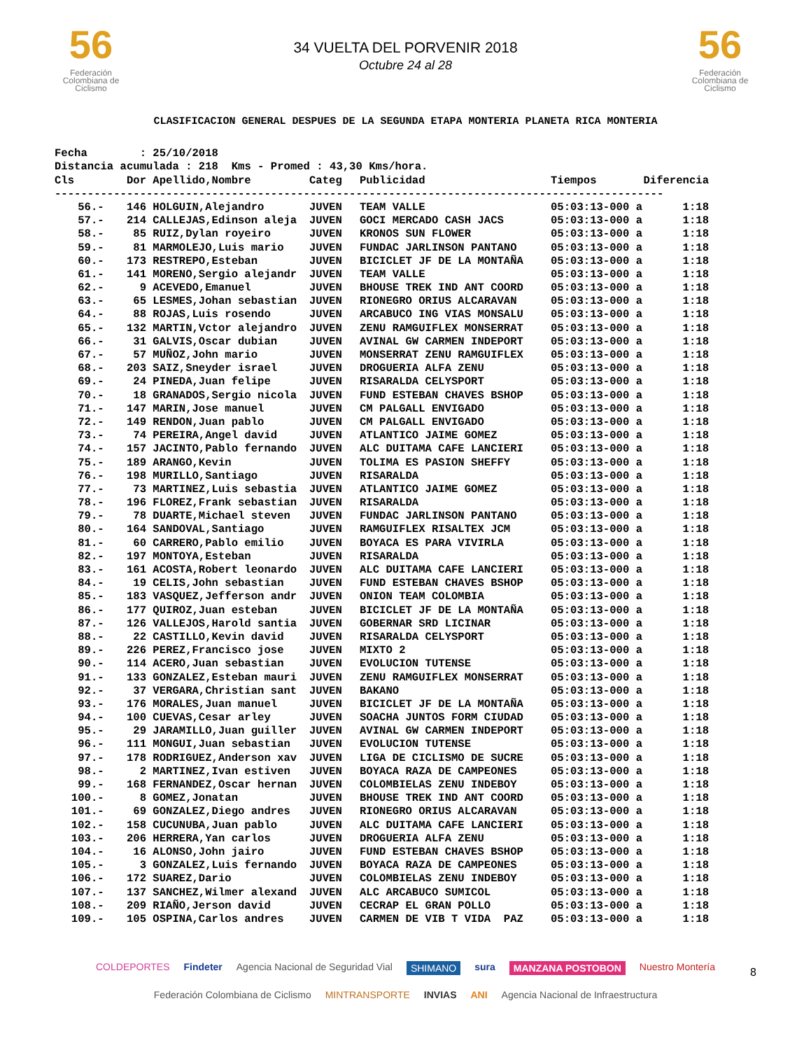56
Federación Colombiana de Ciclismo
34 VUELTA DEL PORVENIR 2018
Octubre 24 al 28
56
Federación Colombiana de Ciclismo
CLASIFICACION GENERAL DESPUES DE LA SEGUNDA ETAPA MONTERIA PLANETA RICA MONTERIA
Fecha : 25/10/2018 Distancia acumulada : 218 Kms - Promed : 43,30 Kms/hora.
| Cls | Dor | Apellido,Nombre | Categ | Publicidad | Tiempos | Diferencia |
| --- | --- | --- | --- | --- | --- | --- |
| --------------------------------------------------------------------------------------------- | | | | | | |
| 56.- | 146 | HOLGUIN,Alejandro | JUVEN | TEAM VALLE | 05:03:13-000 a | 1:18 |
| 57.- | 214 | CALLEJAS,Edinson aleja | JUVEN | GOCI MERCADO CASH JACS | 05:03:13-000 a | 1:18 |
| 58.- | 85 | RUIZ,Dylan royeiro | JUVEN | KRONOS SUN FLOWER | 05:03:13-000 a | 1:18 |
| 59.- | 81 | MARMOLEJO,Luis mario | JUVEN | FUNDAC JARLINSON PANTANO | 05:03:13-000 a | 1:18 |
| 60.- | 173 | RESTREPO,Esteban | JUVEN | BICICLET JF DE LA MONTAÑA | 05:03:13-000 a | 1:18 |
| 61.- | 141 | MORENO,Sergio alejandr | JUVEN | TEAM VALLE | 05:03:13-000 a | 1:18 |
| 62.- | 9 | ACEVEDO,Emanuel | JUVEN | BHOUSE TREK IND ANT COORD | 05:03:13-000 a | 1:18 |
| 63.- | 65 | LESMES,Johan sebastian | JUVEN | RIONEGRO ORIUS ALCARAVAN | 05:03:13-000 a | 1:18 |
| 64.- | 88 | ROJAS,Luis rosendo | JUVEN | ARCABUCO ING VIAS MONSALU | 05:03:13-000 a | 1:18 |
| 65.- | 132 | MARTIN,Vctor alejandro | JUVEN | ZENU RAMGUIFLEX MONSERRAT | 05:03:13-000 a | 1:18 |
| 66.- | 31 | GALVIS,Oscar dubian | JUVEN | AVINAL GW CARMEN INDEPORT | 05:03:13-000 a | 1:18 |
| 67.- | 57 | MUÑOZ,John mario | JUVEN | MONSERRAT ZENU RAMGUIFLEX | 05:03:13-000 a | 1:18 |
| 68.- | 203 | SAIZ,Sneyder israel | JUVEN | DROGUERIA ALFA ZENU | 05:03:13-000 a | 1:18 |
| 69.- | 24 | PINEDA,Juan felipe | JUVEN | RISARALDA CELYSPORT | 05:03:13-000 a | 1:18 |
| 70.- | 18 | GRANADOS,Sergio nicola | JUVEN | FUND ESTEBAN CHAVES BSHOP | 05:03:13-000 a | 1:18 |
| 71.- | 147 | MARIN,Jose manuel | JUVEN | CM PALGALL ENVIGADO | 05:03:13-000 a | 1:18 |
| 72.- | 149 | RENDON,Juan pablo | JUVEN | CM PALGALL ENVIGADO | 05:03:13-000 a | 1:18 |
| 73.- | 74 | PEREIRA,Angel david | JUVEN | ATLANTICO JAIME GOMEZ | 05:03:13-000 a | 1:18 |
| 74.- | 157 | JACINTO,Pablo fernando | JUVEN | ALC DUITAMA CAFE LANCIERI | 05:03:13-000 a | 1:18 |
| 75.- | 189 | ARANGO,Kevin | JUVEN | TOLIMA ES PASION SHEFFY | 05:03:13-000 a | 1:18 |
| 76.- | 198 | MURILLO,Santiago | JUVEN | RISARALDA | 05:03:13-000 a | 1:18 |
| 77.- | 73 | MARTINEZ,Luis sebastia | JUVEN | ATLANTICO JAIME GOMEZ | 05:03:13-000 a | 1:18 |
| 78.- | 196 | FLOREZ,Frank sebastian | JUVEN | RISARALDA | 05:03:13-000 a | 1:18 |
| 79.- | 78 | DUARTE,Michael steven | JUVEN | FUNDAC JARLINSON PANTANO | 05:03:13-000 a | 1:18 |
| 80.- | 164 | SANDOVAL,Santiago | JUVEN | RAMGUIFLEX RISALTEX JCM | 05:03:13-000 a | 1:18 |
| 81.- | 60 | CARRERO,Pablo emilio | JUVEN | BOYACA ES PARA VIVIRLA | 05:03:13-000 a | 1:18 |
| 82.- | 197 | MONTOYA,Esteban | JUVEN | RISARALDA | 05:03:13-000 a | 1:18 |
| 83.- | 161 | ACOSTA,Robert leonardo | JUVEN | ALC DUITAMA CAFE LANCIERI | 05:03:13-000 a | 1:18 |
| 84.- | 19 | CELIS,John sebastian | JUVEN | FUND ESTEBAN CHAVES BSHOP | 05:03:13-000 a | 1:18 |
| 85.- | 183 | VASQUEZ,Jefferson andr | JUVEN | ONION TEAM COLOMBIA | 05:03:13-000 a | 1:18 |
| 86.- | 177 | QUIROZ,Juan esteban | JUVEN | BICICLET JF DE LA MONTAÑA | 05:03:13-000 a | 1:18 |
| 87.- | 126 | VALLEJOS,Harold santia | JUVEN | GOBERNAR SRD LICINAR | 05:03:13-000 a | 1:18 |
| 88.- | 22 | CASTILLO,Kevin david | JUVEN | RISARALDA CELYSPORT | 05:03:13-000 a | 1:18 |
| 89.- | 226 | PEREZ,Francisco jose | JUVEN | MIXTO 2 | 05:03:13-000 a | 1:18 |
| 90.- | 114 | ACERO,Juan sebastian | JUVEN | EVOLUCION TUTENSE | 05:03:13-000 a | 1:18 |
| 91.- | 133 | GONZALEZ,Esteban mauri | JUVEN | ZENU RAMGUIFLEX MONSERRAT | 05:03:13-000 a | 1:18 |
| 92.- | 37 | VERGARA,Christian sant | JUVEN | BAKANO | 05:03:13-000 a | 1:18 |
| 93.- | 176 | MORALES,Juan manuel | JUVEN | BICICLET JF DE LA MONTAÑA | 05:03:13-000 a | 1:18 |
| 94.- | 100 | CUEVAS,Cesar arley | JUVEN | SOACHA JUNTOS FORM CIUDAD | 05:03:13-000 a | 1:18 |
| 95.- | 29 | JARAMILLO,Juan guiller | JUVEN | AVINAL GW CARMEN INDEPORT | 05:03:13-000 a | 1:18 |
| 96.- | 111 | MONGUI,Juan sebastian | JUVEN | EVOLUCION TUTENSE | 05:03:13-000 a | 1:18 |
| 97.- | 178 | RODRIGUEZ,Anderson xav | JUVEN | LIGA DE CICLISMO DE SUCRE | 05:03:13-000 a | 1:18 |
| 98.- | 2 | MARTINEZ,Ivan estiven | JUVEN | BOYACA RAZA DE CAMPEONES | 05:03:13-000 a | 1:18 |
| 99.- | 168 | FERNANDEZ,Oscar hernan | JUVEN | COLOMBIELAS ZENU INDEBOY | 05:03:13-000 a | 1:18 |
| 100.- | 8 | GOMEZ,Jonatan | JUVEN | BHOUSE TREK IND ANT COORD | 05:03:13-000 a | 1:18 |
| 101.- | 69 | GONZALEZ,Diego andres | JUVEN | RIONEGRO ORIUS ALCARAVAN | 05:03:13-000 a | 1:18 |
| 102.- | 158 | CUCUNUBA,Juan pablo | JUVEN | ALC DUITAMA CAFE LANCIERI | 05:03:13-000 a | 1:18 |
| 103.- | 206 | HERRERA,Yan carlos | JUVEN | DROGUERIA ALFA ZENU | 05:03:13-000 a | 1:18 |
| 104.- | 16 | ALONSO,John jairo | JUVEN | FUND ESTEBAN CHAVES BSHOP | 05:03:13-000 a | 1:18 |
| 105.- | 3 | GONZALEZ,Luis fernando | JUVEN | BOYACA RAZA DE CAMPEONES | 05:03:13-000 a | 1:18 |
| 106.- | 172 | SUAREZ,Dario | JUVEN | COLOMBIELAS ZENU INDEBOY | 05:03:13-000 a | 1:18 |
| 107.- | 137 | SANCHEZ,Wilmer alexand | JUVEN | ALC ARCABUCO SUMICOL | 05:03:13-000 a | 1:18 |
| 108.- | 209 | RIAÑO,Jerson david | JUVEN | CECRAP EL GRAN POLLO | 05:03:13-000 a | 1:18 |
| 109.- | 105 | OSPINA,Carlos andres | JUVEN | CARMEN DE VIB T VIDA PAZ | 05:03:13-000 a | 1:18 |
COLDEPORTES Findeter Agencia Nacional de Seguridad Vial SHIMANO sura MANZANA POSTOBON Nuestro Montería Federación Colombiana de Ciclismo MINTRANSPORTE INVIAS ANI Agencia Nacional de Infraestructura
8